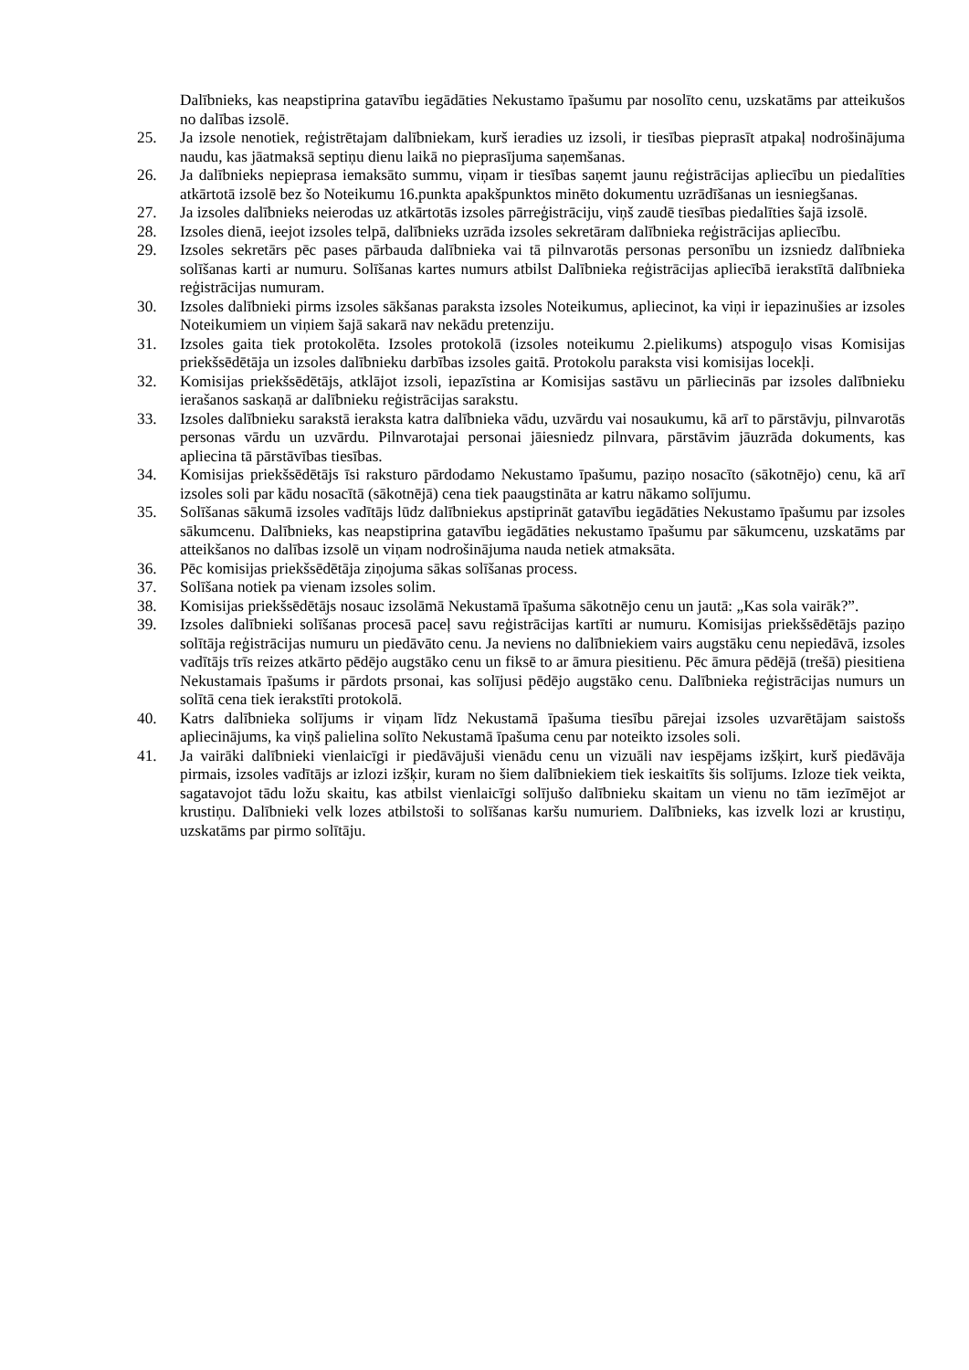Dalībnieks, kas neapstiprina gatavību iegādāties Nekustamo īpašumu par nosolīto cenu, uzskatāms par atteikušos no dalības izsolē.
25. Ja izsole nenotiek, reģistrētajam dalībniekam, kurš ieradies uz izsoli, ir tiesības pieprasīt atpakaļ nodrošinājuma naudu, kas jāatmaksā septiņu dienu laikā no pieprasījuma saņemšanas.
26. Ja dalībnieks nepieprasa iemaksāto summu, viņam ir tiesības saņemt jaunu reģistrācijas apliecību un piedalīties atkārtotā izsolē bez šo Noteikumu 16.punkta apakšpunktos minēto dokumentu uzrādīšanas un iesniegšanas.
27. Ja izsoles dalībnieks neierodas uz atkārtotās izsoles pārreģistrāciju, viņš zaudē tiesības piedalīties šajā izsolē.
28. Izsoles dienā, ieejot izsoles telpā, dalībnieks uzrāda izsoles sekretāram dalībnieka reģistrācijas apliecību.
29. Izsoles sekretārs pēc pases pārbauda dalībnieka vai tā pilnvarotās personas personību un izsniedz dalībnieka solīšanas karti ar numuru. Solīšanas kartes numurs atbilst Dalībnieka reģistrācijas apliecībā ierakstītā dalībnieka reģistrācijas numuram.
30. Izsoles dalībnieki pirms izsoles sākšanas paraksta izsoles Noteikumus, apliecinot, ka viņi ir iepazinušies ar izsoles Noteikumiem un viņiem šajā sakarā nav nekādu pretenziju.
31. Izsoles gaita tiek protokolēta. Izsoles protokolā (izsoles noteikumu 2.pielikums) atspoguļo visas Komisijas priekšsēdētāja un izsoles dalībnieku darbības izsoles gaitā. Protokolu paraksta visi komisijas locekļi.
32. Komisijas priekšsēdētājs, atklājot izsoli, iepazīstina ar Komisijas sastāvu un pārliecinās par izsoles dalībnieku ierašanos saskaņā ar dalībnieku reģistrācijas sarakstu.
33. Izsoles dalībnieku sarakstā ieraksta katra dalībnieka vādu, uzvārdu vai nosaukumu, kā arī to pārstāvju, pilnvarotās personas vārdu un uzvārdu. Pilnvarotajai personai jāiesniedz pilnvara, pārstāvim jāuzrāda dokuments, kas apliecina tā pārstāvības tiesības.
34. Komisijas priekšsēdētājs īsi raksturo pārdodamo Nekustamo īpašumu, paziņo nosacīto (sākotnējo) cenu, kā arī izsoles soli par kādu nosacītā (sākotnējā) cena tiek paaugstināta ar katru nākamo solījumu.
35. Solīšanas sākumā izsoles vadītājs lūdz dalībniekus apstiprināt gatavību iegādāties Nekustamo īpašumu par izsoles sākumcenu. Dalībnieks, kas neapstiprina gatavību iegādāties nekustamo īpašumu par sākumcenu, uzskatāms par atteikšanos no dalības izsolē un viņam nodrošinājuma nauda netiek atmaksāta.
36. Pēc komisijas priekšsēdētāja ziņojuma sākas solīšanas process.
37. Solīšana notiek pa vienam izsoles solim.
38. Komisijas priekšsēdētājs nosauc izsolāmā Nekustamā īpašuma sākotnējo cenu un jautā: „Kas sola vairāk?”.
39. Izsoles dalībnieki solīšanas procesā paceļ savu reģistrācijas kartīti ar numuru. Komisijas priekšsēdētājs paziņo solītāja reģistrācijas numuru un piedāvāto cenu. Ja neviens no dalībniekiem vairs augstāku cenu nepiedāvā, izsoles vadītājs trīs reizes atkārto pēdējo augstāko cenu un fiksē to ar āmura piesitienu. Pēc āmura pēdējā (trešā) piesitiena Nekustamais īpašums ir pārdots prsonai, kas solījusi pēdējo augstāko cenu. Dalībnieka reģistrācijas numurs un solītā cena tiek ierakstīti protokolā.
40. Katrs dalībnieka solījums ir viņam līdz Nekustamā īpašuma tiesību pārejai izsoles uzvarētājam saistošs apliecinājums, ka viņš palielina solīto Nekustamā īpašuma cenu par noteikto izsoles soli.
41. Ja vairāki dalībnieki vienlaicīgi ir piedāvājuši vienādu cenu un vizuāli nav iespējams izšķirt, kurš piedāvāja pirmais, izsoles vadītājs ar izlozi izšķir, kuram no šiem dalībniekiem tiek ieskaitīts šis solījums. Izloze tiek veikta, sagatavojot tādu ložu skaitu, kas atbilst vienlaicīgi solījušo dalībnieku skaitam un vienu no tām iezīmējot ar krustiņu. Dalībnieki velk lozes atbilstoši to solīšanas karšu numuriem. Dalībnieks, kas izvelk lozi ar krustiņu, uzskatāms par pirmo solītāju.